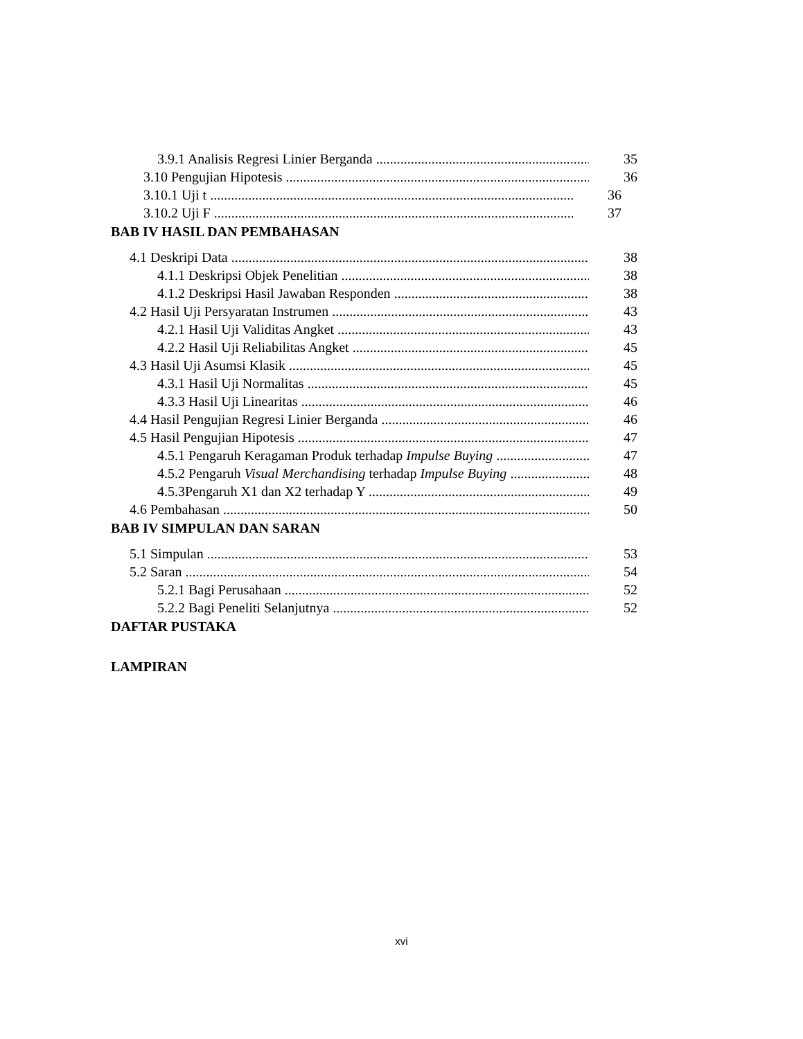3.9.1 Analisis Regresi Linier Berganda 35
3.10 Pengujian Hipotesis 36
3.10.1 Uji t 36
3.10.2 Uji F 37
BAB IV HASIL DAN PEMBAHASAN
4.1 Deskripi Data 38
4.1.1 Deskripsi Objek Penelitian 38
4.1.2 Deskripsi Hasil Jawaban Responden 38
4.2 Hasil Uji Persyaratan Instrumen 43
4.2.1 Hasil Uji Validitas Angket 43
4.2.2 Hasil Uji Reliabilitas Angket 45
4.3 Hasil Uji Asumsi Klasik 45
4.3.1 Hasil Uji Normalitas 45
4.3.3 Hasil Uji Linearitas 46
4.4 Hasil Pengujian Regresi Linier Berganda 46
4.5 Hasil Pengujian Hipotesis 47
4.5.1 Pengaruh Keragaman Produk terhadap Impulse Buying 47
4.5.2 Pengaruh Visual Merchandising terhadap Impulse Buying 48
4.5.3Pengaruh X1 dan X2 terhadap Y 49
4.6 Pembahasan 50
BAB IV SIMPULAN DAN SARAN
5.1 Simpulan 53
5.2 Saran 54
5.2.1 Bagi Perusahaan 52
5.2.2 Bagi Peneliti Selanjutnya 52
DAFTAR PUSTAKA
LAMPIRAN
xvi